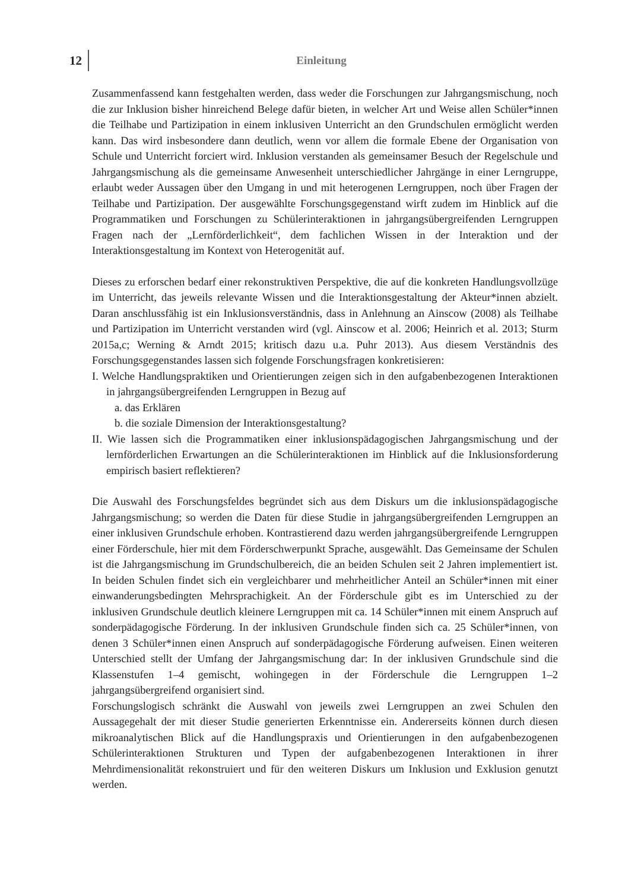12
Einleitung
Zusammenfassend kann festgehalten werden, dass weder die Forschungen zur Jahrgangsmischung, noch die zur Inklusion bisher hinreichend Belege dafür bieten, in welcher Art und Weise allen Schüler*innen die Teilhabe und Partizipation in einem inklusiven Unterricht an den Grundschulen ermöglicht werden kann. Das wird insbesondere dann deutlich, wenn vor allem die formale Ebene der Organisation von Schule und Unterricht forciert wird. Inklusion verstanden als gemeinsamer Besuch der Regelschule und Jahrgangsmischung als die gemeinsame Anwesenheit unterschiedlicher Jahrgänge in einer Lerngruppe, erlaubt weder Aussagen über den Umgang in und mit heterogenen Lerngruppen, noch über Fragen der Teilhabe und Partizipation. Der ausgewählte Forschungsgegenstand wirft zudem im Hinblick auf die Programmatiken und Forschungen zu Schülerinteraktionen in jahrgangsübergreifenden Lerngruppen Fragen nach der „Lernförderlichkeit“, dem fachlichen Wissen in der Interaktion und der Interaktionsgestaltung im Kontext von Heterogenität auf.
Dieses zu erforschen bedarf einer rekonstruktiven Perspektive, die auf die konkreten Handlungsvollzüge im Unterricht, das jeweils relevante Wissen und die Interaktionsgestaltung der Akteur*innen abzielt. Daran anschlussfähig ist ein Inklusionsverständnis, dass in Anlehnung an Ainscow (2008) als Teilhabe und Partizipation im Unterricht verstanden wird (vgl. Ainscow et al. 2006; Heinrich et al. 2013; Sturm 2015a,c; Werning & Arndt 2015; kritisch dazu u.a. Puhr 2013). Aus diesem Verständnis des Forschungsgegenstandes lassen sich folgende Forschungsfragen konkretisieren:
I. Welche Handlungspraktiken und Orientierungen zeigen sich in den aufgabenbezogenen Interaktionen in jahrgangsübergreifenden Lerngruppen in Bezug auf
a. das Erklären
b. die soziale Dimension der Interaktionsgestaltung?
II. Wie lassen sich die Programmatiken einer inklusionspädagogischen Jahrgangsmischung und der lernförderlichen Erwartungen an die Schülerinteraktionen im Hinblick auf die Inklusionsforderung empirisch basiert reflektieren?
Die Auswahl des Forschungsfeldes begründet sich aus dem Diskurs um die inklusionspädagogische Jahrgangsmischung; so werden die Daten für diese Studie in jahrgangsübergreifenden Lerngruppen an einer inklusiven Grundschule erhoben. Kontrastierend dazu werden jahrgangsübergreifende Lerngruppen einer Förderschule, hier mit dem Förderschwerpunkt Sprache, ausgewählt. Das Gemeinsame der Schulen ist die Jahrgangsmischung im Grundschulbereich, die an beiden Schulen seit 2 Jahren implementiert ist. In beiden Schulen findet sich ein vergleichbarer und mehrheitlicher Anteil an Schüler*innen mit einer einwanderungsbedingten Mehrsprachigkeit. An der Förderschule gibt es im Unterschied zu der inklusiven Grundschule deutlich kleinere Lerngruppen mit ca. 14 Schüler*innen mit einem Anspruch auf sonderpädagogische Förderung. In der inklusiven Grundschule finden sich ca. 25 Schüler*innen, von denen 3 Schüler*innen einen Anspruch auf sonderpädagogische Förderung aufweisen. Einen weiteren Unterschied stellt der Umfang der Jahrgangsmischung dar: In der inklusiven Grundschule sind die Klassenstufen 1–4 gemischt, wohingegen in der Förderschule die Lerngruppen 1–2 jahrgangsübergreifend organisiert sind.
Forschungslogisch schränkt die Auswahl von jeweils zwei Lerngruppen an zwei Schulen den Aussagegehalt der mit dieser Studie generierten Erkenntnisse ein. Andererseits können durch diesen mikroanalytischen Blick auf die Handlungspraxis und Orientierungen in den aufgabenbezogenen Schülerinteraktionen Strukturen und Typen der aufgabenbezogenen Interaktionen in ihrer Mehrdimensionalität rekonstruiert und für den weiteren Diskurs um Inklusion und Exklusion genutzt werden.